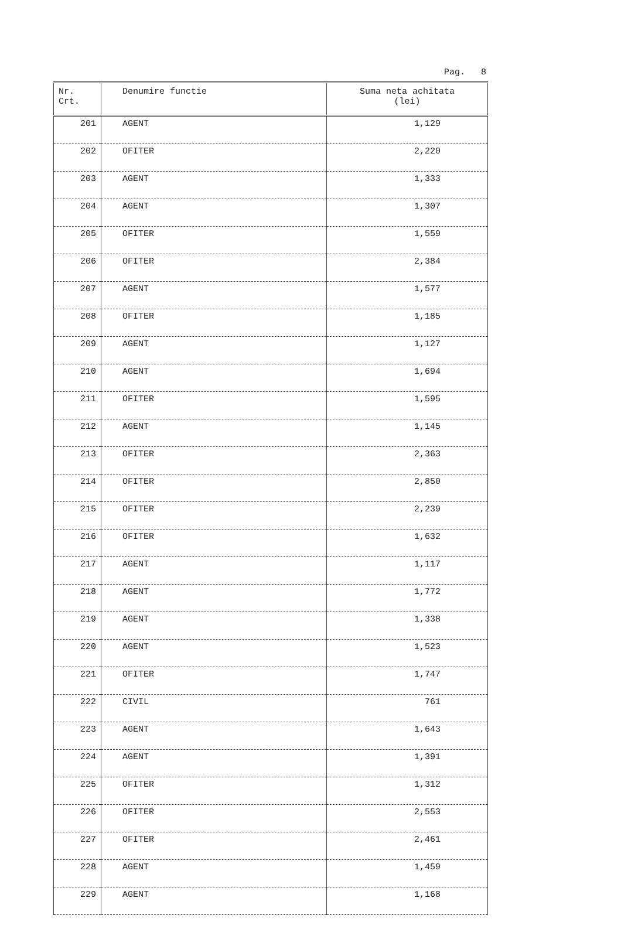Pag. 8
| Nr. Crt. | Denumire functie | Suma neta achitata (lei) |
| --- | --- | --- |
| 201 | AGENT | 1,129 |
| 202 | OFITER | 2,220 |
| 203 | AGENT | 1,333 |
| 204 | AGENT | 1,307 |
| 205 | OFITER | 1,559 |
| 206 | OFITER | 2,384 |
| 207 | AGENT | 1,577 |
| 208 | OFITER | 1,185 |
| 209 | AGENT | 1,127 |
| 210 | AGENT | 1,694 |
| 211 | OFITER | 1,595 |
| 212 | AGENT | 1,145 |
| 213 | OFITER | 2,363 |
| 214 | OFITER | 2,850 |
| 215 | OFITER | 2,239 |
| 216 | OFITER | 1,632 |
| 217 | AGENT | 1,117 |
| 218 | AGENT | 1,772 |
| 219 | AGENT | 1,338 |
| 220 | AGENT | 1,523 |
| 221 | OFITER | 1,747 |
| 222 | CIVIL | 761 |
| 223 | AGENT | 1,643 |
| 224 | AGENT | 1,391 |
| 225 | OFITER | 1,312 |
| 226 | OFITER | 2,553 |
| 227 | OFITER | 2,461 |
| 228 | AGENT | 1,459 |
| 229 | AGENT | 1,168 |